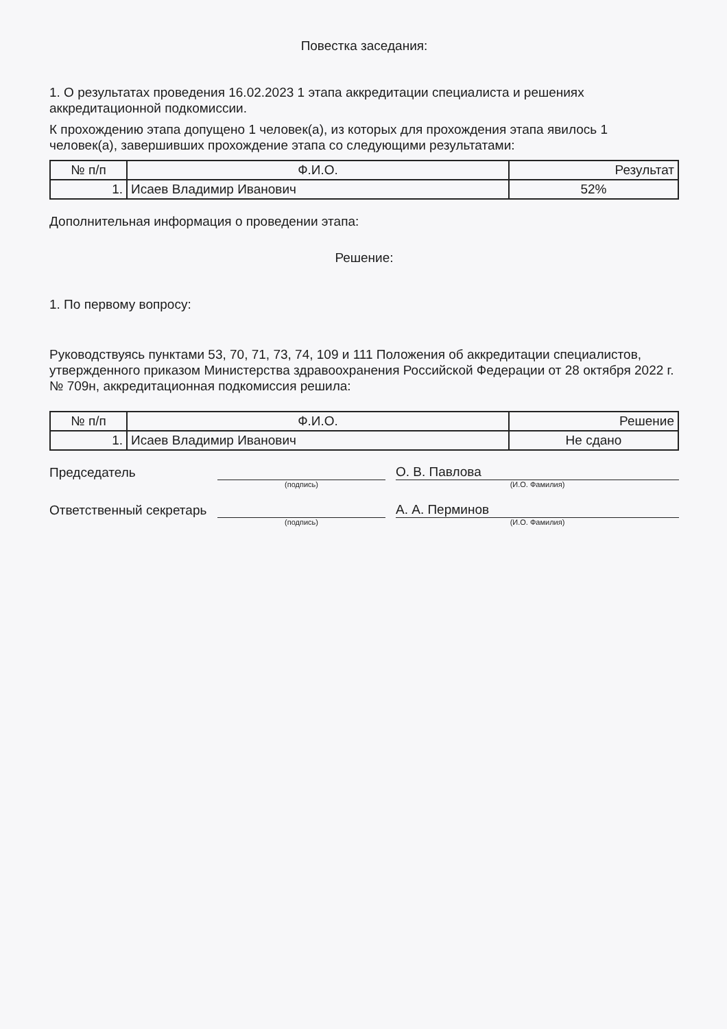Повестка заседания:
1. О результатах проведения 16.02.2023 1 этапа аккредитации специалиста и решениях аккредитационной подкомиссии.
К прохождению этапа допущено 1 человек(а), из которых для прохождения этапа явилось 1 человек(а), завершивших прохождение этапа со следующими результатами:
| № п/п | Ф.И.О. | Результат |
| --- | --- | --- |
| 1. | Исаев Владимир Иванович | 52% |
Дополнительная информация о проведении этапа:
Решение:
1. По первому вопросу:
Руководствуясь пунктами 53, 70, 71, 73, 74, 109 и 111 Положения об аккредитации специалистов, утвержденного приказом Министерства здравоохранения Российской Федерации от 28 октября 2022 г. № 709н, аккредитационная подкомиссия решила:
| № п/п | Ф.И.О. | Решение |
| --- | --- | --- |
| 1. | Исаев Владимир Иванович | Не сдано |
Председатель
О. В. Павлова
(подпись) (И.О. Фамилия)
Ответственный секретарь
А. А. Перминов
(подпись) (И.О. Фамилия)